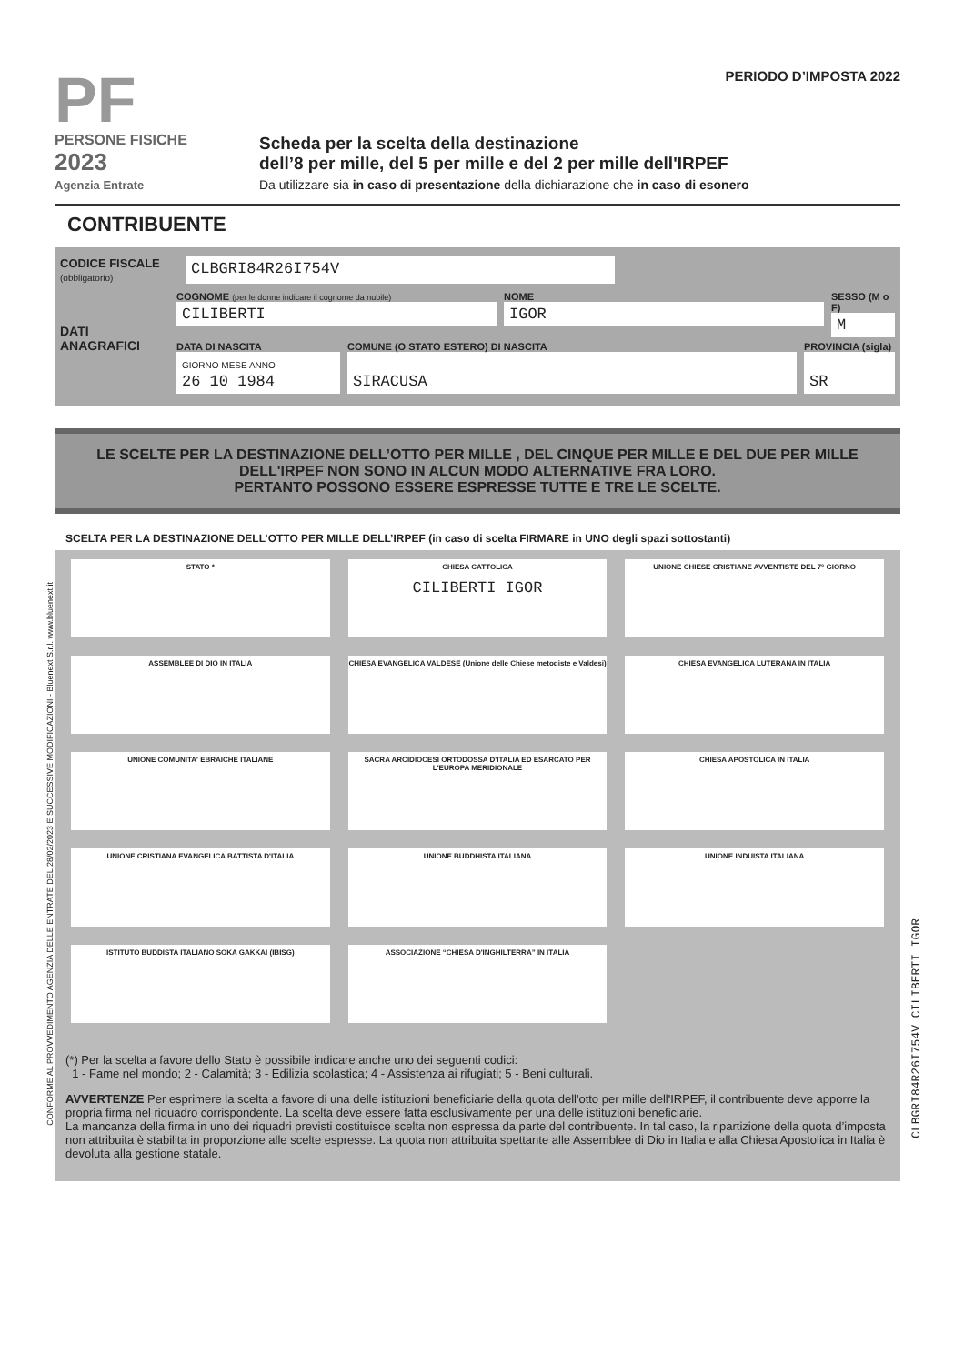PF
PERSONE FISICHE
2023
Agenzia Entrate
PERIODO D’IMPOSTA 2022
Scheda per la scelta della destinazione
dell’8 per mille, del 5 per mille e del 2 per mille dell'IRPEF
Da utilizzare sia in caso di presentazione della dichiarazione che in caso di esonero
CONTRIBUENTE
CODICE FISCALE
(obbligatorio)
CLBGRI84R26I754V
DATI ANAGRAFICI
COGNOME (per le donne indicare il cognome da nubile)
CILIBERTI
NOME
IGOR
SESSO (M o F)
M
DATA DI NASCITA
GIORNO MESE ANNO
26 10 1984
COMUNE (O STATO ESTERO) DI NASCITA
SIRACUSA
PROVINCIA (sigla)
SR
LE SCELTE PER LA DESTINAZIONE DELL’OTTO PER MILLE , DEL CINQUE PER MILLE E DEL DUE PER MILLE DELL'IRPEF NON SONO IN ALCUN MODO ALTERNATIVE FRA LORO.
PERTANTO POSSONO ESSERE ESPRESSE TUTTE E TRE LE SCELTE.
SCELTA PER LA DESTINAZIONE DELL’OTTO PER MILLE DELL’IRPEF (in caso di scelta FIRMARE in UNO degli spazi sottostanti)
STATO *
CHIESA CATTOLICA
CILIBERTI IGOR
UNIONE CHIESE CRISTIANE AVVENTISTE DEL 7° GIORNO
ASSEMBLEE DI DIO IN ITALIA
CHIESA EVANGELICA VALDESE (Unione delle Chiese metodiste e Valdesi)
CHIESA EVANGELICA LUTERANA IN ITALIA
UNIONE COMUNITA' EBRAICHE ITALIANE
SACRA ARCIDIOCESI ORTODOSSA D'ITALIA ED ESARCATO PER L'EUROPA MERIDIONALE
CHIESA APOSTOLICA IN ITALIA
UNIONE CRISTIANA EVANGELICA BATTISTA D'ITALIA
UNIONE BUDDHISTA ITALIANA
UNIONE INDUISTA ITALIANA
ISTITUTO BUDDISTA ITALIANO SOKA GAKKAI (IBISG)
ASSOCIAZIONE “CHIESA D'INGHILTERRA” IN ITALIA
(*) Per la scelta a favore dello Stato è possibile indicare anche uno dei seguenti codici:
1 - Fame nel mondo; 2 - Calamità; 3 - Edilizia scolastica; 4 - Assistenza ai rifugiati; 5 - Beni culturali.
AVVERTENZE Per esprimere la scelta a favore di una delle istituzioni beneficiarie della quota dell'otto per mille dell'IRPEF, il contribuente deve apporre la propria firma nel riquadro corrispondente. La scelta deve essere fatta esclusivamente per una delle istituzioni beneficiarie.
La mancanza della firma in uno dei riquadri previsti costituisce scelta non espressa da parte del contribuente. In tal caso, la ripartizione della quota d’imposta non attribuita è stabilita in proporzione alle scelte espresse. La quota non attribuita spettante alle Assemblee di Dio in Italia e alla Chiesa Apostolica in Italia è devoluta alla gestione statale.
CONFORME AL PROVVEDIMENTO AGENZIA DELLE ENTRATE DEL 28/02/2023 E SUCCESSIVE MODIFICAZIONI - Bluenext S.r.l. www.bluenext.it
CLBGRI84R26I754V CILIBERTI IGOR